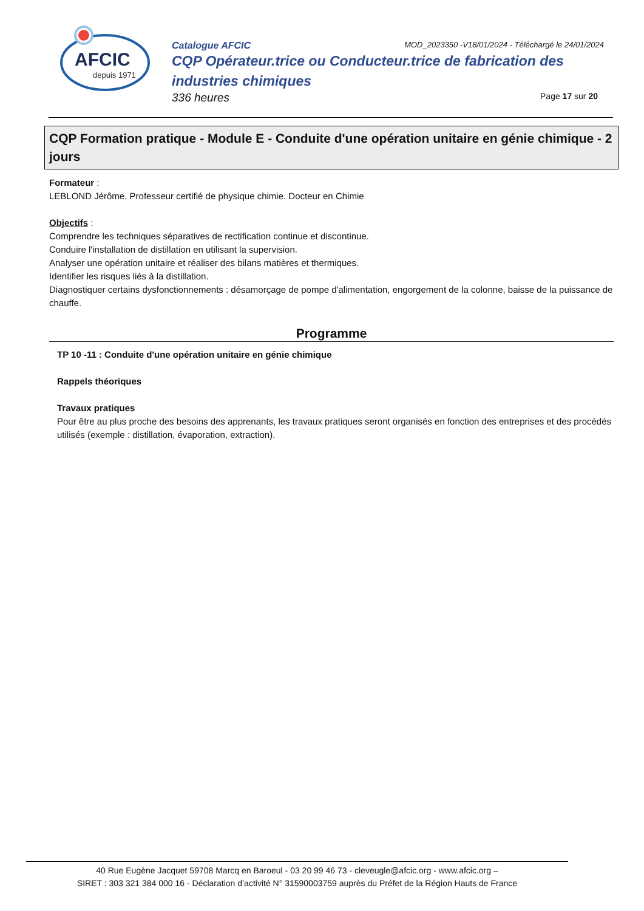AFCIC
depuis 1971
Catalogue AFCIC MOD_2023350 -V18/01/2024 - Téléchargé le 24/01/2024
CQP Opérateur.trice ou Conducteur.trice de fabrication des industries chimiques
336 heures Page 17 sur 20
CQP Formation pratique - Module E - Conduite d'une opération unitaire en génie chimique - 2 jours
Formateur :
LEBLOND Jérôme, Professeur certifié de physique chimie. Docteur en Chimie
Objectifs :
Comprendre les techniques séparatives de rectification continue et discontinue.
Conduire l'installation de distillation en utilisant la supervision.
Analyser une opération unitaire et réaliser des bilans matières et thermiques.
Identifier les risques liés à la distillation.
Diagnostiquer certains dysfonctionnements : désamorçage de pompe d'alimentation, engorgement de la colonne, baisse de la puissance de chauffe.
Programme
TP 10 -11 : Conduite d'une opération unitaire en génie chimique
Rappels théoriques
Travaux pratiques
Pour être au plus proche des besoins des apprenants, les travaux pratiques seront organisés en fonction des entreprises et des procédés utilisés (exemple : distillation, évaporation, extraction).
40 Rue Eugène Jacquet 59708 Marcq en Baroeul - 03 20 99 46 73 - cleveugle@afcic.org - www.afcic.org –
SIRET : 303 321 384 000 16 - Déclaration d’activité N° 31590003759 auprès du Préfet de la Région Hauts de France